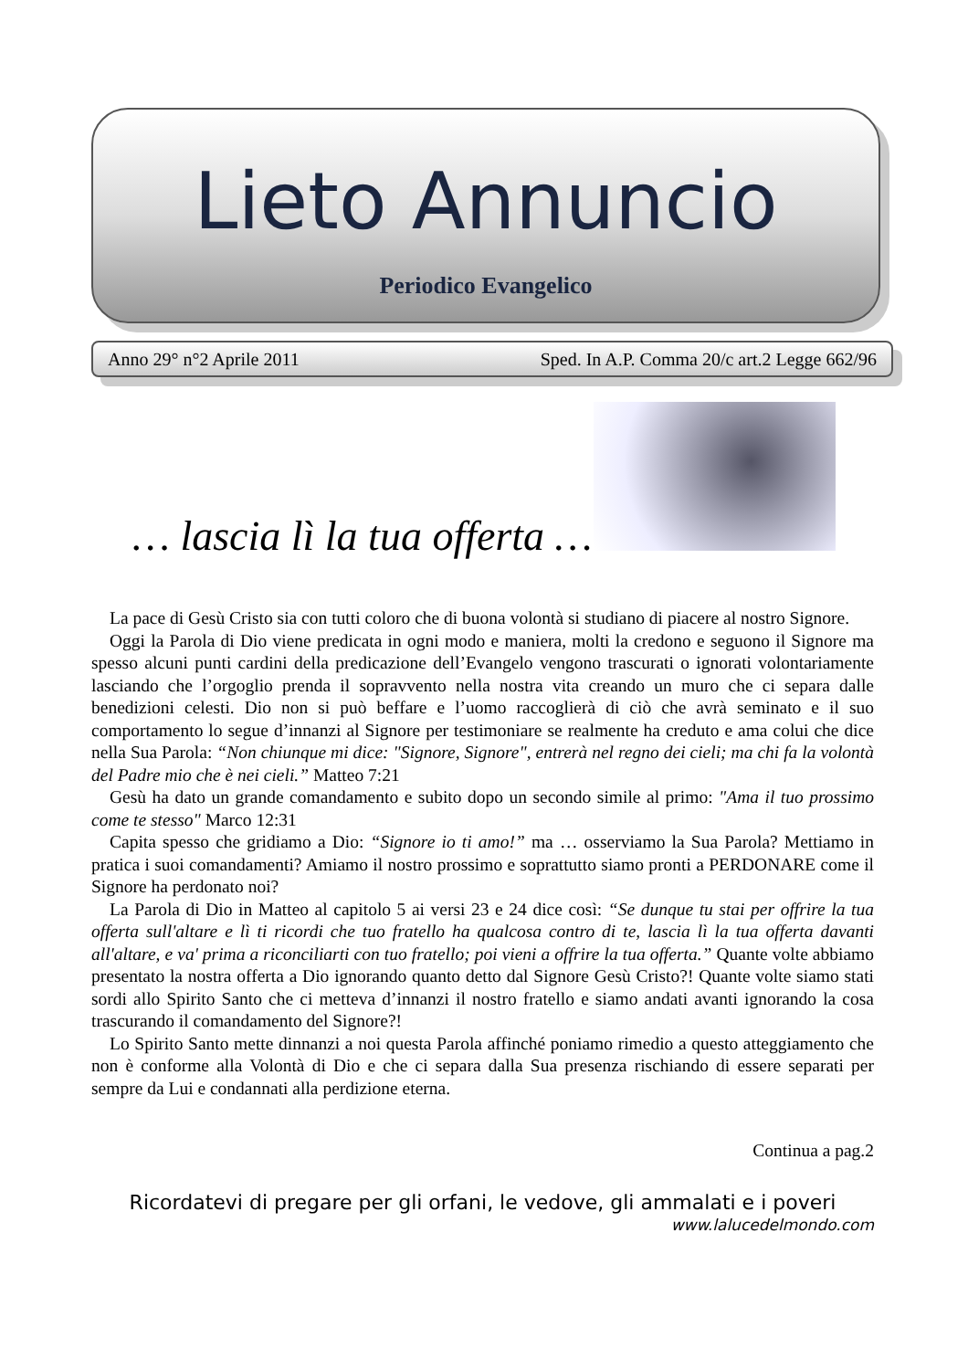Lieto Annuncio
Periodico Evangelico
Anno 29° n°2 Aprile 2011 Sped. In A.P. Comma 20/c art.2 Legge 662/96
… lascia lì la tua offerta …
La pace di Gesù Cristo sia con tutti coloro che di buona volontà si studiano di piacere al nostro Signore.
Oggi la Parola di Dio viene predicata in ogni modo e maniera, molti la credono e seguono il Signore ma spesso alcuni punti cardini della predicazione dell’Evangelo vengono trascurati o ignorati volontariamente lasciando che l’orgoglio prenda il sopravvento nella nostra vita creando un muro che ci separa dalle benedizioni celesti. Dio non si può beffare e l’uomo raccoglierà di ciò che avrà seminato e il suo comportamento lo segue d’innanzi al Signore per testimoniare se realmente ha creduto e ama colui che dice nella Sua Parola: “Non chiunque mi dice: "Signore, Signore", entrerà nel regno dei cieli; ma chi fa la volontà del Padre mio che è nei cieli.” Matteo 7:21
Gesù ha dato un grande comandamento e subito dopo un secondo simile al primo: "Ama il tuo prossimo come te stesso" Marco 12:31
Capita spesso che gridiamo a Dio: “Signore io ti amo!” ma … osserviamo la Sua Parola? Mettiamo in pratica i suoi comandamenti? Amiamo il nostro prossimo e soprattutto siamo pronti a PERDONARE come il Signore ha perdonato noi?
La Parola di Dio in Matteo al capitolo 5 ai versi 23 e 24 dice così: “Se dunque tu stai per offrire la tua offerta sull'altare e lì ti ricordi che tuo fratello ha qualcosa contro di te, lascia lì la tua offerta davanti all'altare, e va' prima a riconciliarti con tuo fratello; poi vieni a offrire la tua offerta.” Quante volte abbiamo presentato la nostra offerta a Dio ignorando quanto detto dal Signore Gesù Cristo?! Quante volte siamo stati sordi allo Spirito Santo che ci metteva d’innanzi il nostro fratello e siamo andati avanti ignorando la cosa trascurando il comandamento del Signore?!
Lo Spirito Santo mette dinnanzi a noi questa Parola affinché poniamo rimedio a questo atteggiamento che non è conforme alla Volontà di Dio e che ci separa dalla Sua presenza rischiando di essere separati per sempre da Lui e condannati alla perdizione eterna.
Continua a pag.2
Ricordatevi di pregare per gli orfani, le vedove, gli ammalati e i poveri
www.lalucedelmondo.com